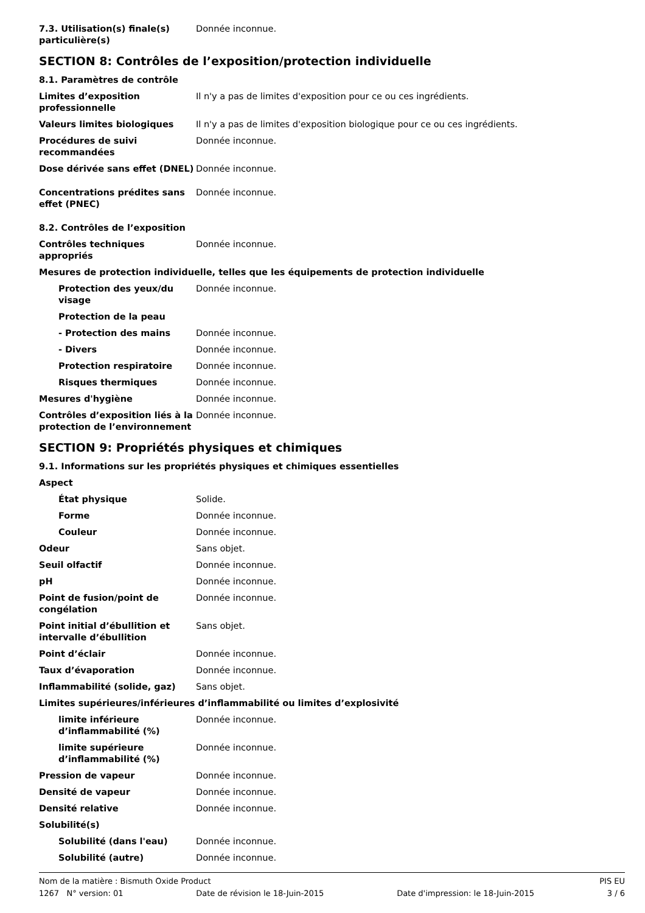7.3. Utilisation(s) finale(s) particulière(s)
Donnée inconnue.
SECTION 8: Contrôles de l’exposition/protection individuelle
8.1. Paramètres de contrôle
Limites d’exposition professionnelle
Il n'y a pas de limites d'exposition pour ce ou ces ingrédients.
Valeurs limites biologiques Il n'y a pas de limites d'exposition biologique pour ce ou ces ingrédients.
Procédures de suivi recommandées
Donnée inconnue.
Dose dérivée sans effet (DNEL)
Donnée inconnue.
Concentrations prédites sans effet (PNEC)
Donnée inconnue.
8.2. Contrôles de l’exposition
Contrôles techniques appropriés
Donnée inconnue.
Mesures de protection individuelle, telles que les équipements de protection individuelle
Protection des yeux/du visage
Donnée inconnue.
Protection de la peau
- Protection des mains Donnée inconnue.
- Divers Donnée inconnue.
Protection respiratoire Donnée inconnue.
Risques thermiques Donnée inconnue.
Mesures d'hygiène Donnée inconnue.
Contrôles d’exposition liés à la protection de l’environnement
Donnée inconnue.
SECTION 9: Propriétés physiques et chimiques
9.1. Informations sur les propriétés physiques et chimiques essentielles
Aspect
État physique Solide.
Forme Donnée inconnue.
Couleur Donnée inconnue.
Odeur Sans objet.
Seuil olfactif Donnée inconnue.
pH Donnée inconnue.
Point de fusion/point de congélation
Donnée inconnue.
Point initial d’ébullition et intervalle d’ébullition
Sans objet.
Point d’éclair Donnée inconnue.
Taux d’évaporation Donnée inconnue.
Inflammabilité (solide, gaz) Sans objet.
Limites supérieures/inférieures d’inflammabilité ou limites d’explosivité
limite inférieure d’inflammabilité (%)
Donnée inconnue.
limite supérieure d’inflammabilité (%)
Donnée inconnue.
Pression de vapeur Donnée inconnue.
Densité de vapeur Donnée inconnue.
Densité relative Donnée inconnue.
Solubilité(s)
Solubilité (dans l'eau) Donnée inconnue.
Solubilité (autre) Donnée inconnue.
Nom de la matière : Bismuth Oxide Product PIS EU
1267 N° version: 01 Date de révision le 18-Juin-2015 Date d'impression: le 18-Juin-2015 3 / 6